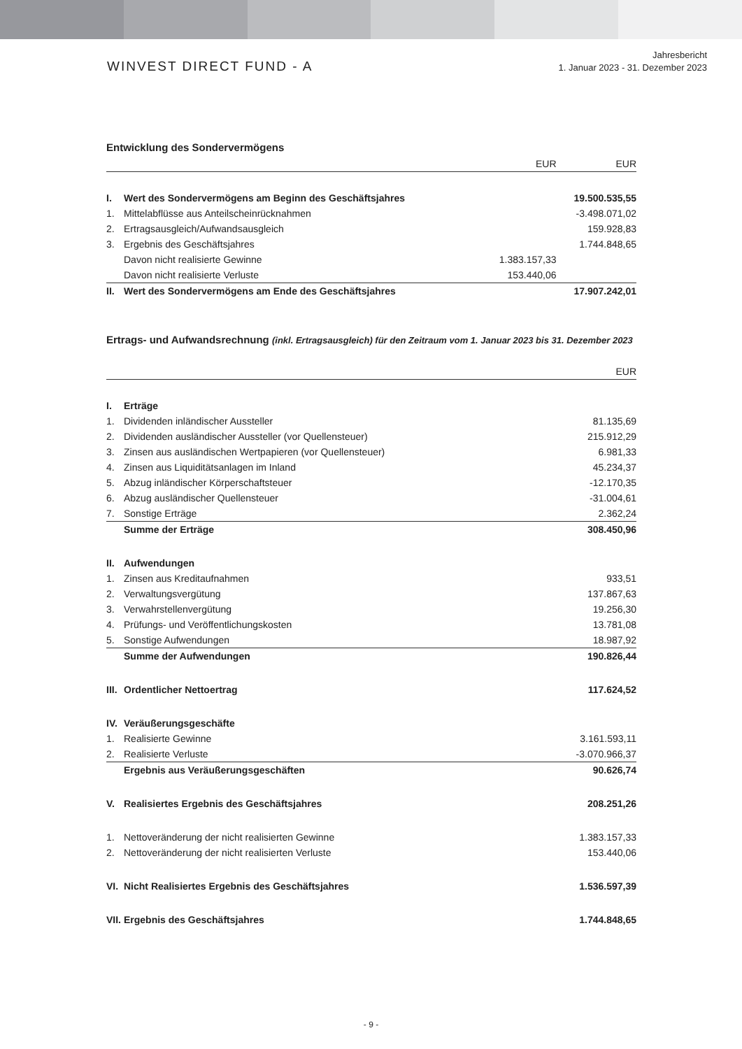WINVEST DIRECT FUND - A
Jahresbericht
1. Januar 2023 - 31. Dezember 2023
Entwicklung des Sondervermögens
| | | EUR | EUR |
| --- | --- | --- | --- |
| I. | Wert des Sondervermögens am Beginn des Geschäftsjahres | | 19.500.535,55 |
| 1. | Mittelabflüsse aus Anteilscheinrücknahmen | | -3.498.071,02 |
| 2. | Ertragsausgleich/Aufwandsausgleich | | 159.928,83 |
| 3. | Ergebnis des Geschäftsjahres | | 1.744.848,65 |
| | Davon nicht realisierte Gewinne | 1.383.157,33 | |
| | Davon nicht realisierte Verluste | 153.440,06 | |
| II. | Wert des Sondervermögens am Ende des Geschäftsjahres | | 17.907.242,01 |
Ertrags- und Aufwandsrechnung (inkl. Ertragsausgleich) für den Zeitraum vom 1. Januar 2023 bis 31. Dezember 2023
| | | EUR |
| --- | --- | --- |
| I. | Erträge | |
| 1. | Dividenden inländischer Aussteller | 81.135,69 |
| 2. | Dividenden ausländischer Aussteller (vor Quellensteuer) | 215.912,29 |
| 3. | Zinsen aus ausländischen Wertpapieren (vor Quellensteuer) | 6.981,33 |
| 4. | Zinsen aus Liquiditätsanlagen im Inland | 45.234,37 |
| 5. | Abzug inländischer Körperschaftsteuer | -12.170,35 |
| 6. | Abzug ausländischer Quellensteuer | -31.004,61 |
| 7. | Sonstige Erträge | 2.362,24 |
| | Summe der Erträge | 308.450,96 |
| II. | Aufwendungen | |
| 1. | Zinsen aus Kreditaufnahmen | 933,51 |
| 2. | Verwaltungsvergütung | 137.867,63 |
| 3. | Verwahrstellenvergütung | 19.256,30 |
| 4. | Prüfungs- und Veröffentlichungskosten | 13.781,08 |
| 5. | Sonstige Aufwendungen | 18.987,92 |
| | Summe der Aufwendungen | 190.826,44 |
| III. | Ordentlicher Nettoertrag | 117.624,52 |
| IV. | Veräußerungsgeschäfte | |
| 1. | Realisierte Gewinne | 3.161.593,11 |
| 2. | Realisierte Verluste | -3.070.966,37 |
| | Ergebnis aus Veräußerungsgeschäften | 90.626,74 |
| V. | Realisiertes Ergebnis des Geschäftsjahres | 208.251,26 |
| 1. | Nettoveränderung der nicht realisierten Gewinne | 1.383.157,33 |
| 2. | Nettoveränderung der nicht realisierten Verluste | 153.440,06 |
| VI. | Nicht Realisiertes Ergebnis des Geschäftsjahres | 1.536.597,39 |
| VII. | Ergebnis des Geschäftsjahres | 1.744.848,65 |
- 9 -